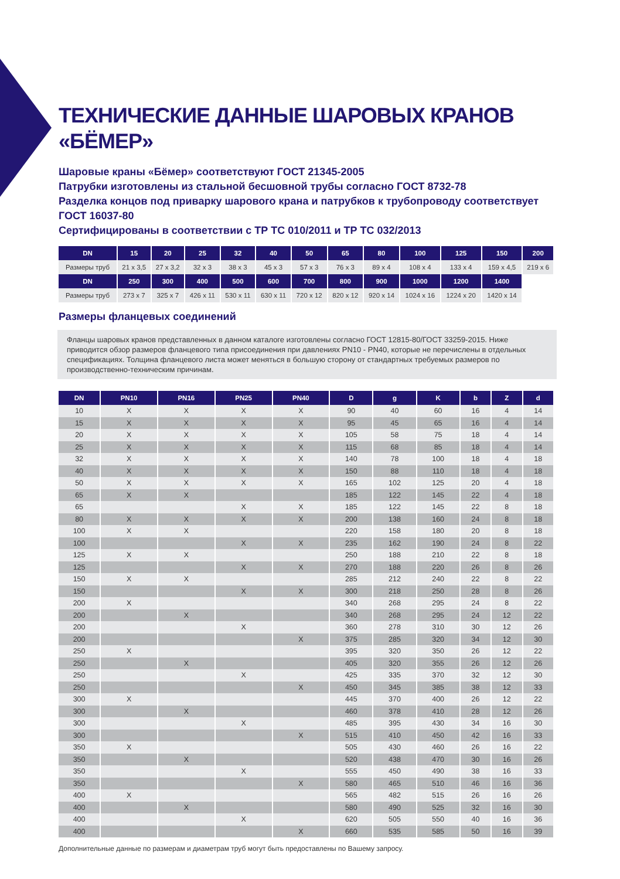ТЕХНИЧЕСКИЕ ДАННЫЕ ШАРОВЫХ КРАНОВ «БЁМЕР»
Шаровые краны «Бёмер» соответствуют ГОСТ 21345-2005
Патрубки изготовлены из стальной бесшовной трубы согласно ГОСТ 8732-78
Разделка концов под приварку шарового крана и патрубков к трубопроводу соответствует ГОСТ 16037-80
Сертифицированы в соответствии с ТР ТС 010/2011 и ТР ТС 032/2013
| DN | 15 | 20 | 25 | 32 | 40 | 50 | 65 | 80 | 100 | 125 | 150 | 200 |
| --- | --- | --- | --- | --- | --- | --- | --- | --- | --- | --- | --- | --- |
| Размеры труб | 21 x 3,5 | 27 x 3,2 | 32 x 3 | 38 x 3 | 45 x 3 | 57 x 3 | 76 x 3 | 89 x 4 | 108 x 4 | 133 x 4 | 159 x 4,5 | 219 x 6 |
| DN | 250 | 300 | 400 | 500 | 600 | 700 | 800 | 900 | 1000 | 1200 | 1400 | |
| Размеры труб | 273 x 7 | 325 x 7 | 426 x 11 | 530 x 11 | 630 x 11 | 720 x 12 | 820 x 12 | 920 x 14 | 1024 x 16 | 1224 x 20 | 1420 x 14 | |
Размеры фланцевых соединений
Фланцы шаровых кранов представленных в данном каталоге изготовлены согласно ГОСТ 12815-80/ГОСТ 33259-2015. Ниже приводится обзор размеров фланцевого типа присоединения при давлениях PN10 - PN40, которые не перечислены в отдельных спецификациях. Толщина фланцевого листа может меняться в большую сторону от стандартных требуемых размеров по производственно-техническим причинам.
| DN | PN10 | PN16 | PN25 | PN40 | D | g | K | b | Z | d |
| --- | --- | --- | --- | --- | --- | --- | --- | --- | --- | --- |
| 10 | X | X | X | X | 90 | 40 | 60 | 16 | 4 | 14 |
| 15 | X | X | X | X | 95 | 45 | 65 | 16 | 4 | 14 |
| 20 | X | X | X | X | 105 | 58 | 75 | 18 | 4 | 14 |
| 25 | X | X | X | X | 115 | 68 | 85 | 18 | 4 | 14 |
| 32 | X | X | X | X | 140 | 78 | 100 | 18 | 4 | 18 |
| 40 | X | X | X | X | 150 | 88 | 110 | 18 | 4 | 18 |
| 50 | X | X | X | X | 165 | 102 | 125 | 20 | 4 | 18 |
| 65 | X | X | | | 185 | 122 | 145 | 22 | 4 | 18 |
| 65 | | | X | X | 185 | 122 | 145 | 22 | 8 | 18 |
| 80 | X | X | X | X | 200 | 138 | 160 | 24 | 8 | 18 |
| 100 | X | X | | | 220 | 158 | 180 | 20 | 8 | 18 |
| 100 | | | X | X | 235 | 162 | 190 | 24 | 8 | 22 |
| 125 | X | X | | | 250 | 188 | 210 | 22 | 8 | 18 |
| 125 | | | X | X | 270 | 188 | 220 | 26 | 8 | 26 |
| 150 | X | X | | | 285 | 212 | 240 | 22 | 8 | 22 |
| 150 | | | X | X | 300 | 218 | 250 | 28 | 8 | 26 |
| 200 | X | | | | 340 | 268 | 295 | 24 | 8 | 22 |
| 200 | | X | | | 340 | 268 | 295 | 24 | 12 | 22 |
| 200 | | | X | | 360 | 278 | 310 | 30 | 12 | 26 |
| 200 | | | | X | 375 | 285 | 320 | 34 | 12 | 30 |
| 250 | X | | | | 395 | 320 | 350 | 26 | 12 | 22 |
| 250 | | X | | | 405 | 320 | 355 | 26 | 12 | 26 |
| 250 | | | X | | 425 | 335 | 370 | 32 | 12 | 30 |
| 250 | | | | X | 450 | 345 | 385 | 38 | 12 | 33 |
| 300 | X | | | | 445 | 370 | 400 | 26 | 12 | 22 |
| 300 | | X | | | 460 | 378 | 410 | 28 | 12 | 26 |
| 300 | | | X | | 485 | 395 | 430 | 34 | 16 | 30 |
| 300 | | | | X | 515 | 410 | 450 | 42 | 16 | 33 |
| 350 | X | | | | 505 | 430 | 460 | 26 | 16 | 22 |
| 350 | | X | | | 520 | 438 | 470 | 30 | 16 | 26 |
| 350 | | | X | | 555 | 450 | 490 | 38 | 16 | 33 |
| 350 | | | | X | 580 | 465 | 510 | 46 | 16 | 36 |
| 400 | X | | | | 565 | 482 | 515 | 26 | 16 | 26 |
| 400 | | X | | | 580 | 490 | 525 | 32 | 16 | 30 |
| 400 | | | X | | 620 | 505 | 550 | 40 | 16 | 36 |
| 400 | | | | X | 660 | 535 | 585 | 50 | 16 | 39 |
Дополнительные данные по размерам и диаметрам труб могут быть предоставлены по Вашему запросу.